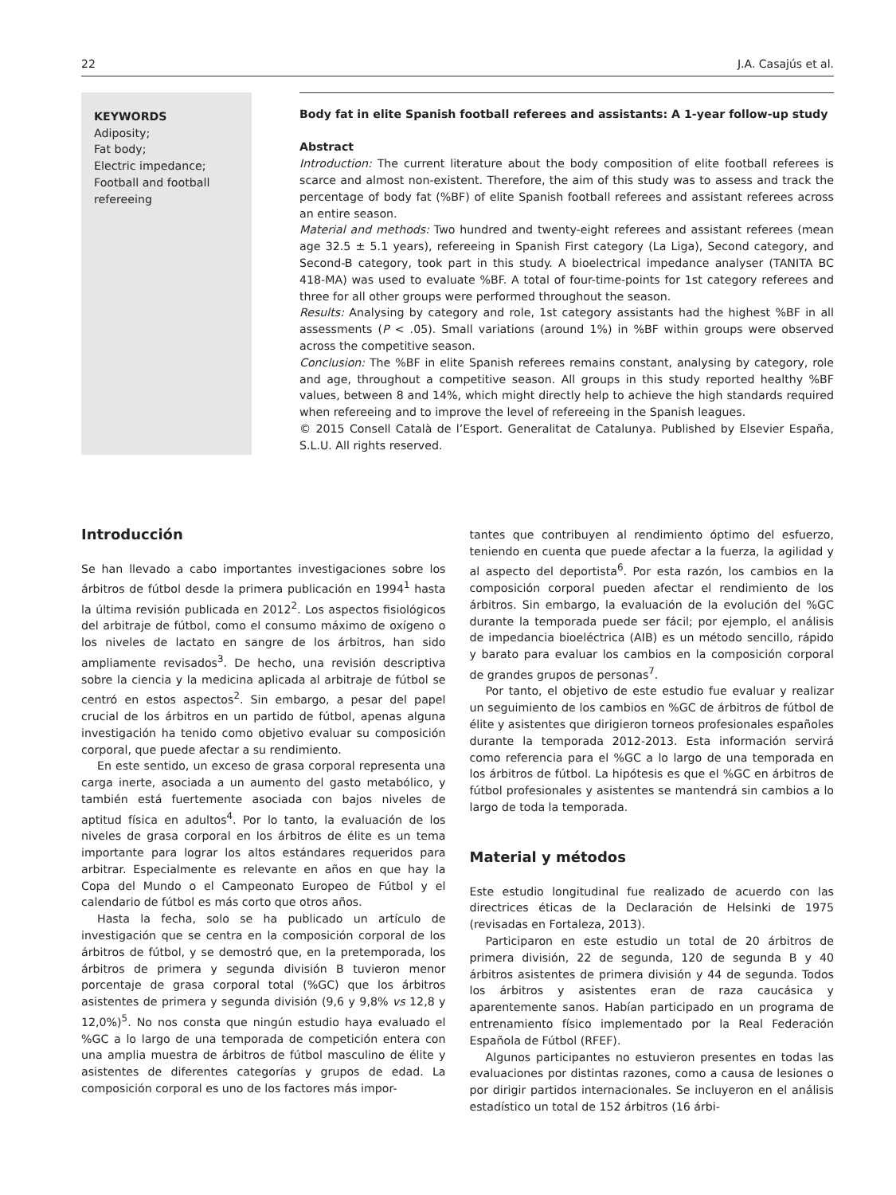22 J.A. Casajús et al.
KEYWORDS
Adiposity;
Fat body;
Electric impedance;
Football and football refereeing
Body fat in elite Spanish football referees and assistants: A 1-year follow-up study
Abstract
Introduction: The current literature about the body composition of elite football referees is scarce and almost non-existent. Therefore, the aim of this study was to assess and track the percentage of body fat (%BF) of elite Spanish football referees and assistant referees across an entire season.
Material and methods: Two hundred and twenty-eight referees and assistant referees (mean age 32.5 ± 5.1 years), refereeing in Spanish First category (La Liga), Second category, and Second-B category, took part in this study. A bioelectrical impedance analyser (TANITA BC 418-MA) was used to evaluate %BF. A total of four-time-points for 1st category referees and three for all other groups were performed throughout the season.
Results: Analysing by category and role, 1st category assistants had the highest %BF in all assessments (P < .05). Small variations (around 1%) in %BF within groups were observed across the competitive season.
Conclusion: The %BF in elite Spanish referees remains constant, analysing by category, role and age, throughout a competitive season. All groups in this study reported healthy %BF values, between 8 and 14%, which might directly help to achieve the high standards required when refereeing and to improve the level of refereeing in the Spanish leagues.
© 2015 Consell Català de l’Esport. Generalitat de Catalunya. Published by Elsevier España, S.L.U. All rights reserved.
Introducción
Se han llevado a cabo importantes investigaciones sobre los árbitros de fútbol desde la primera publicación en 1994<sup>1</sup> hasta la última revisión publicada en 2012<sup>2</sup>. Los aspectos fisiológicos del arbitraje de fútbol, como el consumo máximo de oxígeno o los niveles de lactato en sangre de los árbitros, han sido ampliamente revisados<sup>3</sup>. De hecho, una revisión descriptiva sobre la ciencia y la medicina aplicada al arbitraje de fútbol se centró en estos aspectos<sup>2</sup>. Sin embargo, a pesar del papel crucial de los árbitros en un partido de fútbol, apenas alguna investigación ha tenido como objetivo evaluar su composición corporal, que puede afectar a su rendimiento.
En este sentido, un exceso de grasa corporal representa una carga inerte, asociada a un aumento del gasto metabólico, y también está fuertemente asociada con bajos niveles de aptitud física en adultos<sup>4</sup>. Por lo tanto, la evaluación de los niveles de grasa corporal en los árbitros de élite es un tema importante para lograr los altos estándares requeridos para arbitrar. Especialmente es relevante en años en que hay la Copa del Mundo o el Campeonato Europeo de Fútbol y el calendario de fútbol es más corto que otros años.
Hasta la fecha, solo se ha publicado un artículo de investigación que se centra en la composición corporal de los árbitros de fútbol, y se demostró que, en la pretemporada, los árbitros de primera y segunda división B tuvieron menor porcentaje de grasa corporal total (%GC) que los árbitros asistentes de primera y segunda división (9,6 y 9,8% vs 12,8 y 12,0%)<sup>5</sup>. No nos consta que ningún estudio haya evaluado el %GC a lo largo de una temporada de competición entera con una amplia muestra de árbitros de fútbol masculino de élite y asistentes de diferentes categorías y grupos de edad. La composición corporal es uno de los factores más impor-
tantes que contribuyen al rendimiento óptimo del esfuerzo, teniendo en cuenta que puede afectar a la fuerza, la agilidad y al aspecto del deportista<sup>6</sup>. Por esta razón, los cambios en la composición corporal pueden afectar el rendimiento de los árbitros. Sin embargo, la evaluación de la evolución del %GC durante la temporada puede ser fácil; por ejemplo, el análisis de impedancia bioeléctrica (AIB) es un método sencillo, rápido y barato para evaluar los cambios en la composición corporal de grandes grupos de personas<sup>7</sup>.
Por tanto, el objetivo de este estudio fue evaluar y realizar un seguimiento de los cambios en %GC de árbitros de fútbol de élite y asistentes que dirigieron torneos profesionales españoles durante la temporada 2012-2013. Esta información servirá como referencia para el %GC a lo largo de una temporada en los árbitros de fútbol. La hipótesis es que el %GC en árbitros de fútbol profesionales y asistentes se mantendrá sin cambios a lo largo de toda la temporada.
Material y métodos
Este estudio longitudinal fue realizado de acuerdo con las directrices éticas de la Declaración de Helsinki de 1975 (revisadas en Fortaleza, 2013).
Participaron en este estudio un total de 20 árbitros de primera división, 22 de segunda, 120 de segunda B y 40 árbitros asistentes de primera división y 44 de segunda. Todos los árbitros y asistentes eran de raza caucásica y aparentemente sanos. Habían participado en un programa de entrenamiento físico implementado por la Real Federación Española de Fútbol (RFEF).
Algunos participantes no estuvieron presentes en todas las evaluaciones por distintas razones, como a causa de lesiones o por dirigir partidos internacionales. Se incluyeron en el análisis estadístico un total de 152 árbitros (16 árbi-